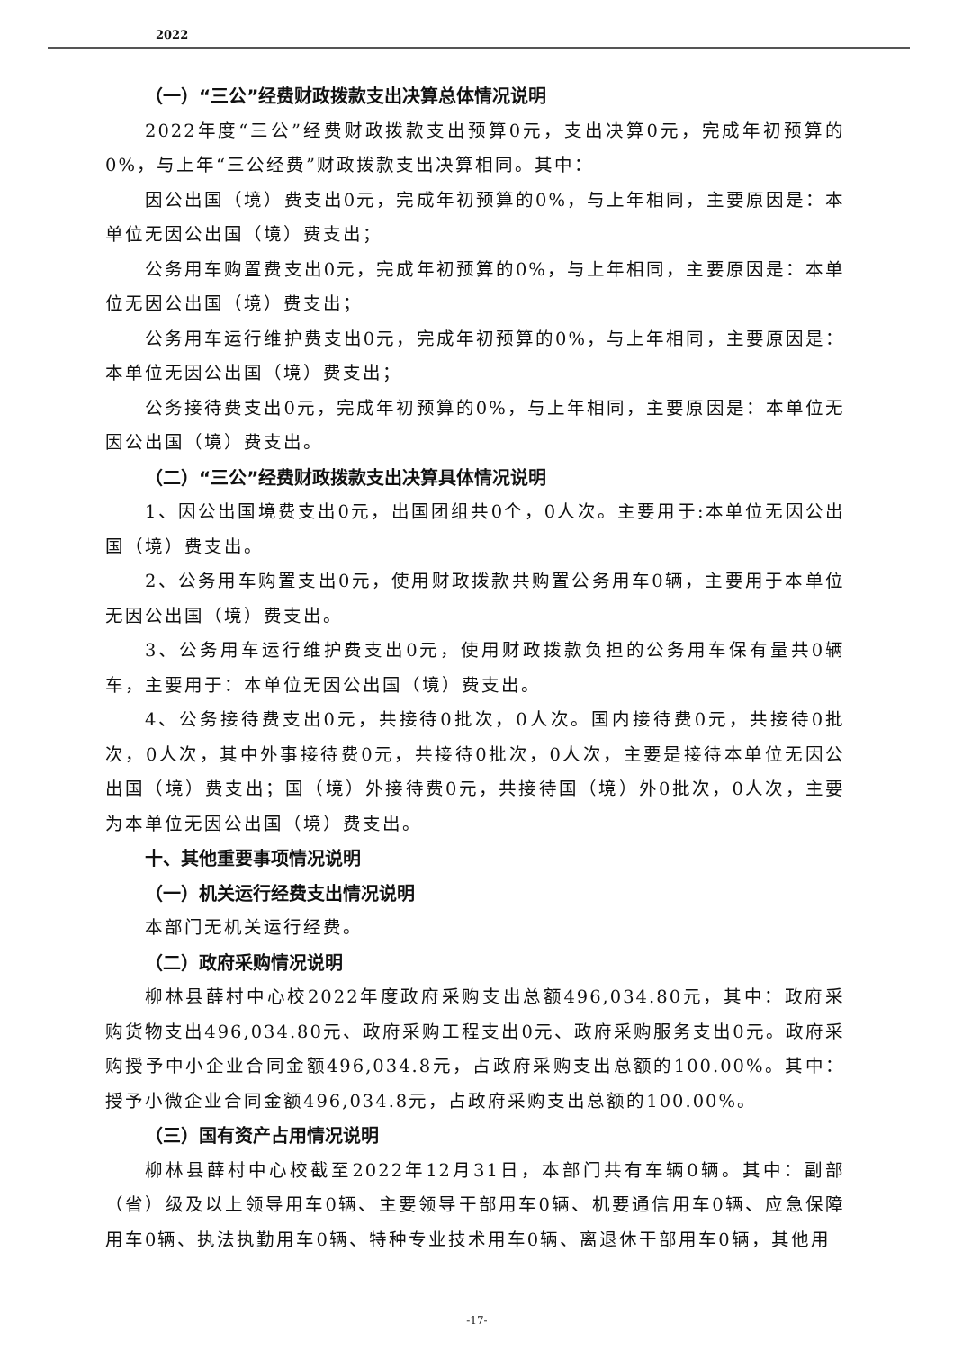2022
（一）“三公”经费财政拨款支出决算总体情况说明
2022年度“三公”经费财政拨款支出预算0元，支出决算0元，完成年初预算的0%，与上年“三公经费”财政拨款支出决算相同。其中：
因公出国（境）费支出0元，完成年初预算的0%，与上年相同，主要原因是：本单位无因公出国（境）费支出；
公务用车购置费支出0元，完成年初预算的0%，与上年相同，主要原因是：本单位无因公出国（境）费支出；
公务用车运行维护费支出0元，完成年初预算的0%，与上年相同，主要原因是：本单位无因公出国（境）费支出；
公务接待费支出0元，完成年初预算的0%，与上年相同，主要原因是：本单位无因公出国（境）费支出。
（二）“三公”经费财政拨款支出决算具体情况说明
1、因公出国境费支出0元，出国团组共0个，0人次。主要用于:本单位无因公出国（境）费支出。
2、公务用车购置支出0元，使用财政拨款共购置公务用车0辆，主要用于本单位无因公出国（境）费支出。
3、公务用车运行维护费支出0元，使用财政拨款负担的公务用车保有量共0辆车，主要用于：本单位无因公出国（境）费支出。
4、公务接待费支出0元，共接待0批次，0人次。国内接待费0元，共接待0批次，0人次，其中外事接待费0元，共接待0批次，0人次，主要是接待本单位无因公出国（境）费支出；国（境）外接待费0元，共接待国（境）外0批次，0人次，主要为本单位无因公出国（境）费支出。
十、其他重要事项情况说明
（一）机关运行经费支出情况说明
本部门无机关运行经费。
（二）政府采购情况说明
柳林县薛村中心校2022年度政府采购支出总额496,034.80元，其中：政府采购货物支出496,034.80元、政府采购工程支出0元、政府采购服务支出0元。政府采购授予中小企业合同金额496,034.8元，占政府采购支出总额的100.00%。其中：授予小微企业合同金额496,034.8元，占政府采购支出总额的100.00%。
（三）国有资产占用情况说明
柳林县薛村中心校截至2022年12月31日，本部门共有车辆0辆。其中：副部（省）级及以上领导用车0辆、主要领导干部用车0辆、机要通信用车0辆、应急保障用车0辆、执法执勤用车0辆、特种专业技术用车0辆、离退休干部用车0辆，其他用
-17-